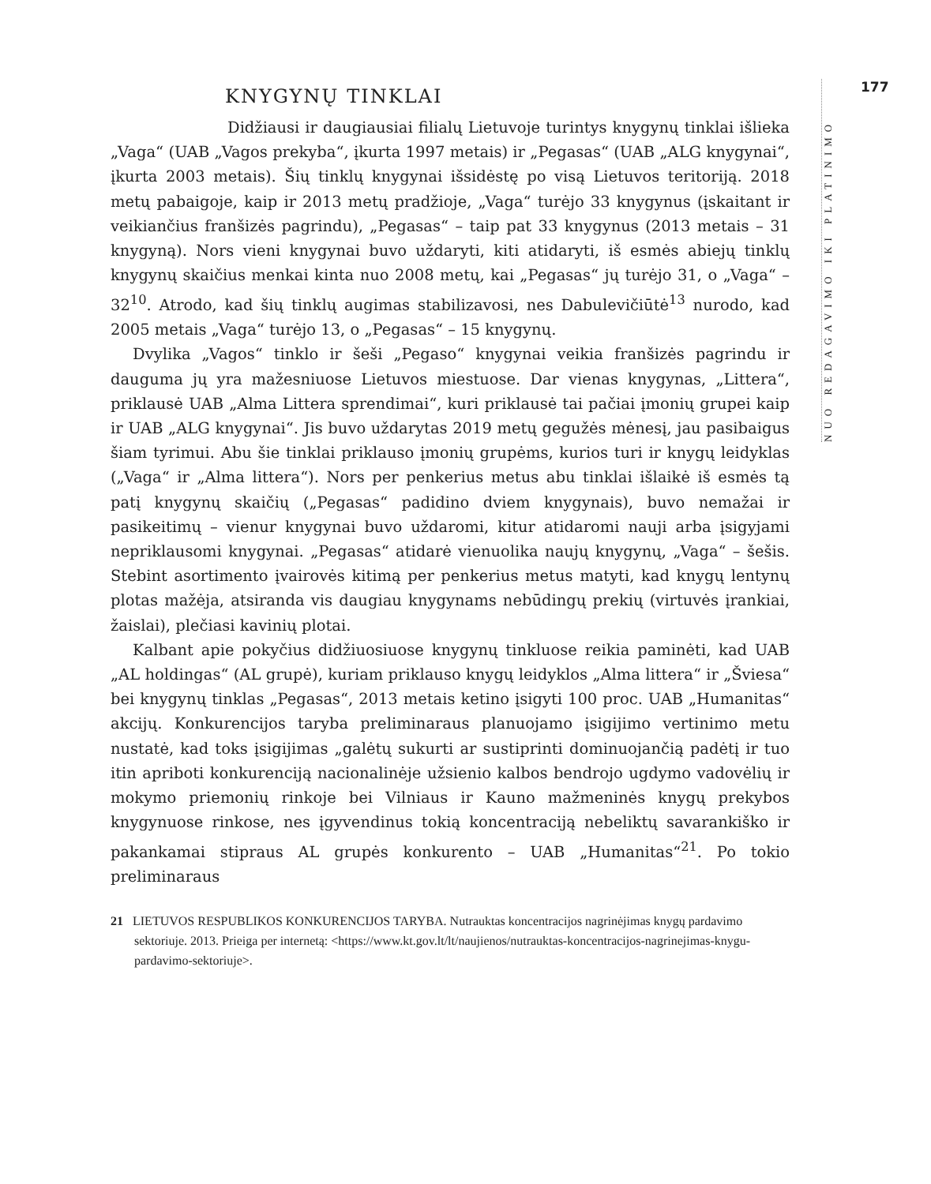177
NUO REDAGAVIMO IKI PLATINIMO
KNYGYNŲ TINKLAI
Didžiausi ir daugiausiai filialų Lietuvoje turintys knygynų tinklai išlieka „Vaga“ (UAB „Vagos prekyba“, įkurta 1997 metais) ir „Pegasas“ (UAB „ALG knygynai“, įkurta 2003 metais). Šių tinklų knygynai išsidėstę po visą Lietuvos teritoriją. 2018 metų pabaigoje, kaip ir 2013 metų pradžioje, „Vaga“ turėjo 33 knygynus (įskaitant ir veikiančius franšizės pagrindu), „Pegasas“ – taip pat 33 knygynus (2013 metais – 31 knygyną). Nors vieni knygynai buvo uždaryti, kiti atidaryti, iš esmės abiejų tinklų knygynų skaičius menkai kinta nuo 2008 metų, kai „Pegasas“ jų turėjo 31, o „Vaga“ – 32<sup>10</sup>. Atrodo, kad šių tinklų augimas stabilizavosi, nes Dabulevičiūtė<sup>13</sup> nurodo, kad 2005 metais „Vaga“ turėjo 13, o „Pegasas“ – 15 knygynų.
Dvylika „Vagos“ tinklo ir šeši „Pegaso“ knygynai veikia franšizės pagrindu ir dauguma jų yra mažesniuose Lietuvos miestuose. Dar vienas knygynas, „Littera“, priklausė UAB „Alma Littera sprendimai“, kuri priklausė tai pačiai įmonių grupei kaip ir UAB „ALG knygynai“. Jis buvo uždarytas 2019 metų gegužės mėnesį, jau pasibaigus šiam tyrimui. Abu šie tinklai priklauso įmonių grupėms, kurios turi ir knygų leidyklas („Vaga“ ir „Alma littera“). Nors per penkerius metus abu tinklai išlaikė iš esmės tą patį knygynų skaičių („Pegasas“ padidino dviem knygynais), buvo nemažai ir pasikeitimų – vienur knygynai buvo uždaromi, kitur atidaromi nauji arba įsigyjami nepriklausomi knygynai. „Pegasas“ atidarė vienuolika naujų knygynų, „Vaga“ – šešis. Stebint asortimento įvairovės kitimą per penkerius metus matyti, kad knygų lentynų plotas mažėja, atsiranda vis daugiau knygynams nebūdingų prekių (virtuvės įrankiai, žaislai), plečiasi kavinių plotai.
Kalbant apie pokyčius didžiuosiuose knygynų tinkluose reikia paminėti, kad UAB „AL holdingas“ (AL grupė), kuriam priklauso knygų leidyklos „Alma littera“ ir „Šviesa“ bei knygynų tinklas „Pegasas“, 2013 metais ketino įsigyti 100 proc. UAB „Humanitas“ akcijų. Konkurencijos taryba preliminaraus planuojamo įsigijimo vertinimo metu nustatė, kad toks įsigijimas „galėtų sukurti ar sustiprinti dominuojančią padėtį ir tuo itin apriboti konkurenciją nacionalinėje užsienio kalbos bendrojo ugdymo vadovėlių ir mokymo priemonių rinkoje bei Vilniaus ir Kauno mažmeninės knygų prekybos knygynuose rinkose, nes įgyvendinus tokią koncentraciją nebeliktų savarankiško ir pakankamai stipraus AL grupės konkurento – UAB „Humanitas“<sup>21</sup>. Po tokio preliminaraus
21 LIETUVOS RESPUBLIKOS KONKURENCIJOS TARYBA. Nutrauktas koncentracijos nagrinėjimas knygų pardavimo sektoriuje. 2013. Prieiga per internetą: <https://www.kt.gov.lt/lt/naujienos/nutrauktas-koncentracijos-nagrinejimas-knygu-pardavimo-sektoriuje>.